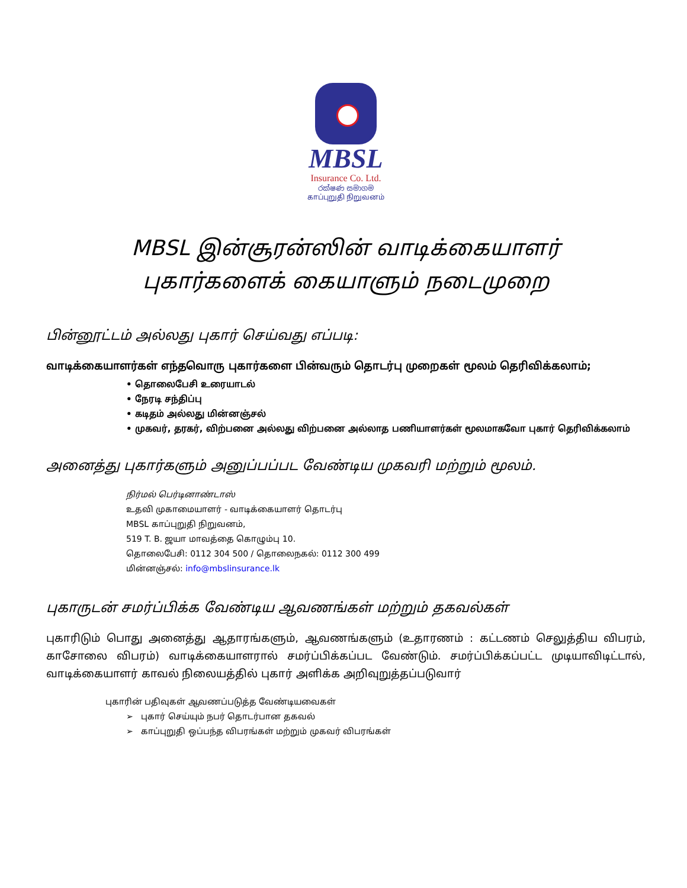MBSL
Insurance Co. Ltd.
රක්ෂණ සමාගම
காப்புறுதி நிறுவனம்
MBSL இன்சூரன்ஸின் வாடிக்கையாளர்
புகார்களைக் கையாளும் நடைமுறை
பின்னூட்டம் அல்லது புகார் செய்வது எப்படி:
வாடிக்கையாளர்கள் எந்தவொரு புகார்களை பின்வரும் தொடர்பு முறைகள் மூலம் தெரிவிக்கலாம்;
• தொலைபேசி உரையாடல்
• நேரடி சந்திப்பு
• கடிதம் அல்லது மின்னஞ்சல்
• முகவர், தரகர், விற்பனை அல்லது விற்பனை அல்லாத பணியாளர்கள் மூலமாகவோ புகார் தெரிவிக்கலாம்
அனைத்து புகார்களும் அனுப்பப்பட வேண்டிய முகவரி மற்றும் மூலம்.
நிர்மல் பெர்டினாண்டாஸ்
உதவி முகாமையாளர் - வாடிக்கையாளர் தொடர்பு
MBSL காப்புறுதி நிறுவனம்,
519 T. B. ஜயா மாவத்தை கொழும்பு 10.
தொலைபேசி: 0112 304 500 / தொலைநகல்: 0112 300 499
மின்னஞ்சல்: info@mbslinsurance.lk
புகாருடன் சமர்ப்பிக்க வேண்டிய ஆவணங்கள் மற்றும் தகவல்கள்
புகாரிடும் பொது அனைத்து ஆதாரங்களும், ஆவணங்களும் (உதாரணம் : கட்டணம் செலுத்திய விபரம், காசோலை விபரம்) வாடிக்கையாளரால் சமர்ப்பிக்கப்பட வேண்டும். சமர்ப்பிக்கப்பட்ட முடியாவிடிட்டால், வாடிக்கையாளர் காவல் நிலையத்தில் புகார் அளிக்க அறிவுறுத்தப்படுவார்
புகாரின் பதிவுகள் ஆவணப்படுத்த வேண்டியவைகள்
➢ புகார் செய்யும் நபர் தொடர்பான தகவல்
➢ காப்புறுதி ஒப்பந்த விபரங்கள் மற்றும் முகவர் விபரங்கள்